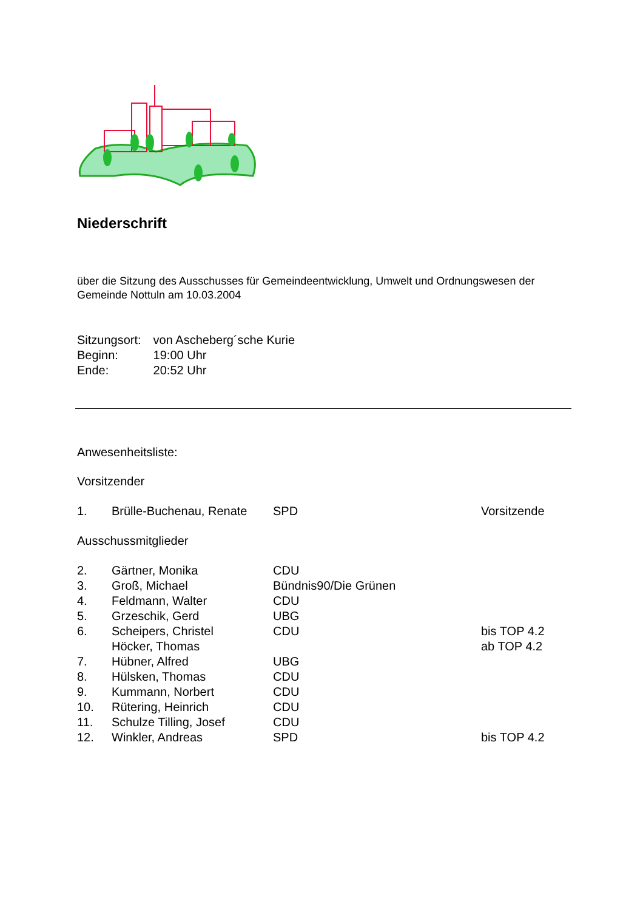Niederschrift
über die Sitzung des Ausschusses für Gemeindeentwicklung, Umwelt und Ordnungswesen der Gemeinde Nottuln am 10.03.2004
| Sitzungsort: | von Ascheberg´sche Kurie |
| Beginn: | 19:00 Uhr |
| Ende: | 20:52 Uhr |
Anwesenheitsliste:
Vorsitzender
| 1. | Brülle-Buchenau, Renate | SPD | Vorsitzende |
Ausschussmitglieder
| 2. | Gärtner, Monika | CDU | |
| 3. | Groß, Michael | Bündnis90/Die Grünen | |
| 4. | Feldmann, Walter | CDU | |
| 5. | Grzeschik, Gerd | UBG | |
| 6. | Scheipers, Christel Höcker, Thomas | CDU | bis TOP 4.2 ab TOP 4.2 |
| 7. | Hübner, Alfred | UBG | |
| 8. | Hülsken, Thomas | CDU | |
| 9. | Kummann, Norbert | CDU | |
| 10. | Rütering, Heinrich | CDU | |
| 11. | Schulze Tilling, Josef | CDU | |
| 12. | Winkler, Andreas | SPD | bis TOP 4.2 |